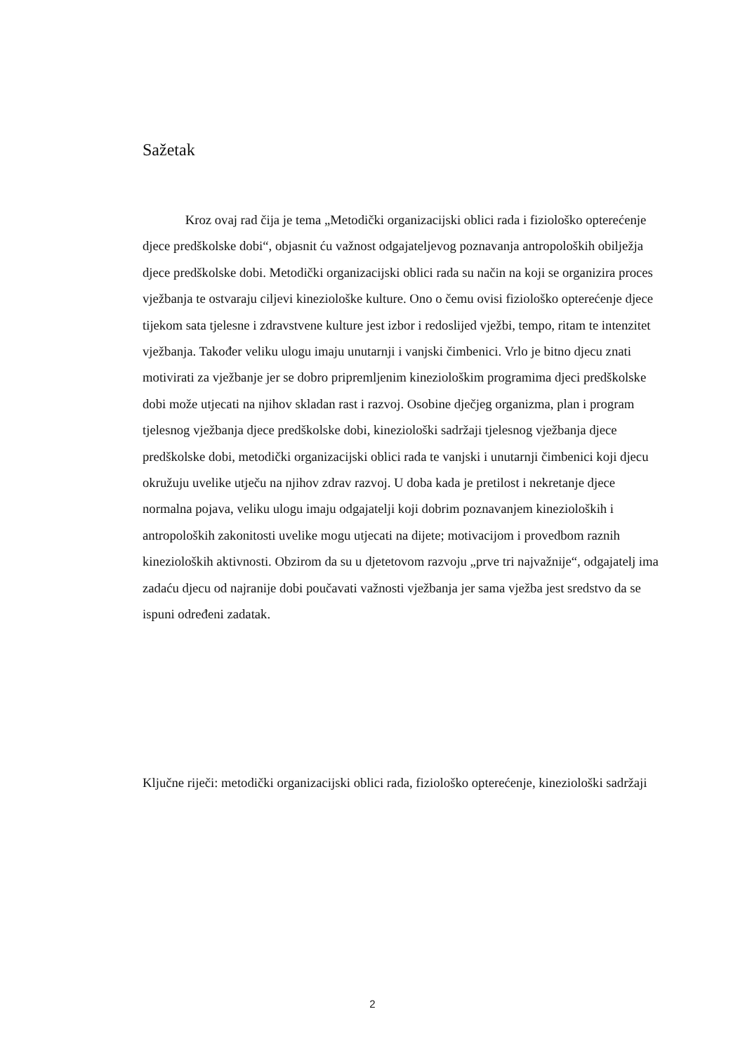Sažetak
Kroz ovaj rad čija je tema „Metodički organizacijski oblici rada i fiziološko opterećenje djece predškolske dobi“, objasnit ću važnost odgajateljevog poznavanja antropoloških obilježja djece predškolske dobi. Metodički organizacijski oblici rada su način na koji se organizira proces vježbanja te ostvaraju ciljevi kineziološke kulture. Ono o čemu ovisi fiziološko opterećenje djece tijekom sata tjelesne i zdravstvene kulture jest izbor i redoslijed vježbi, tempo, ritam te intenzitet vježbanja. Također veliku ulogu imaju unutarnji i vanjski čimbenici. Vrlo je bitno djecu znati motivirati za vježbanje jer se dobro pripremljenim kineziološkim programima djeci predškolske dobi može utjecati na njihov skladan rast i razvoj. Osobine dječjeg organizma, plan i program tjelesnog vježbanja djece predškolske dobi, kineziološki sadržaji tjelesnog vježbanja djece predškolske dobi, metodički organizacijski oblici rada te vanjski i unutarnji čimbenici koji djecu okružuju uvelike utječu na njihov zdrav razvoj. U doba kada je pretilost i nekretanje djece normalna pojava, veliku ulogu imaju odgajatelji koji dobrim poznavanjem kinezioloških i antropoloških zakonitosti uvelike mogu utjecati na dijete; motivacijom i provedbom raznih kinezioloških aktivnosti. Obzirom da su u djetetovom razvoju „prve tri najvažnije“, odgajatelj ima zadaću djecu od najranije dobi poučavati važnosti vježbanja jer sama vježba jest sredstvo da se ispuni određeni zadatak.
Ključne riječi: metodički organizacijski oblici rada, fiziološko opterećenje, kineziološki sadržaji
2